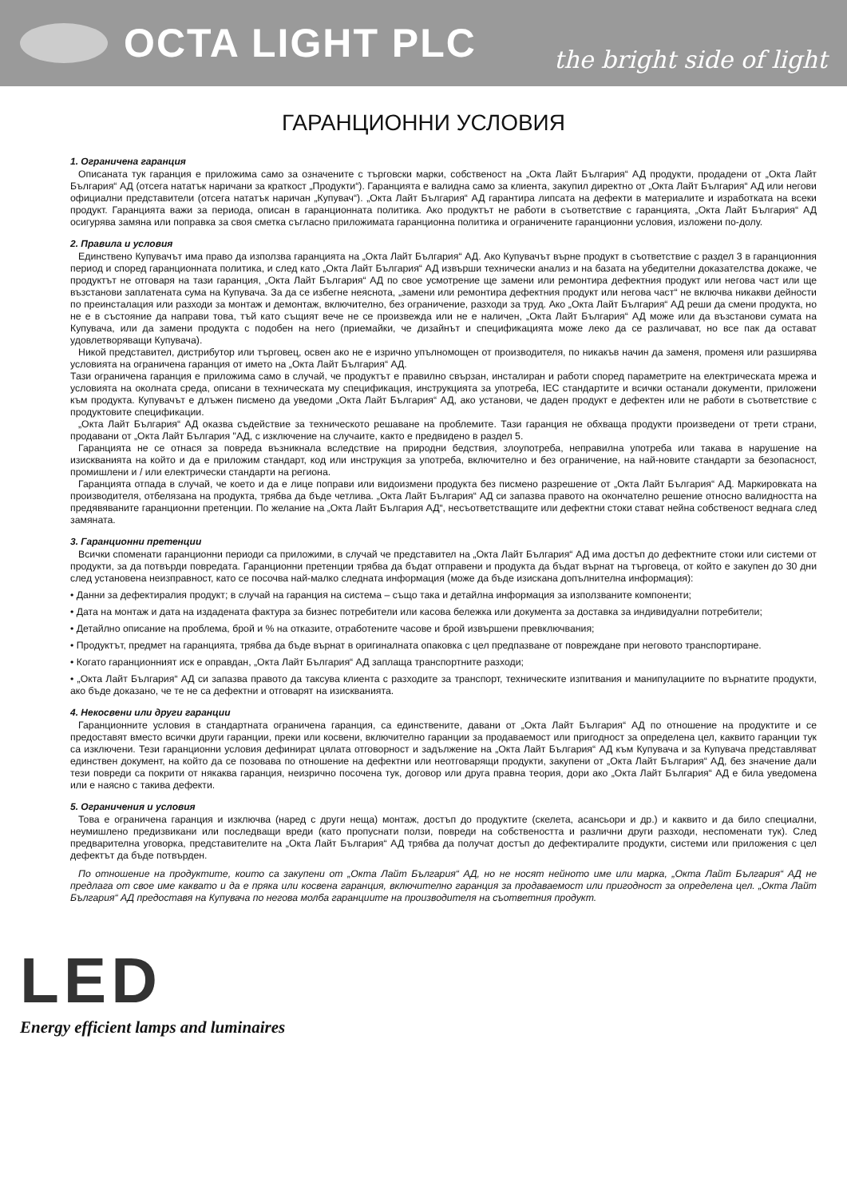OCTA LIGHT PLC
the bright side of light
ГАРАНЦИОННИ УСЛОВИЯ
1. Ограничена гаранция
Описаната тук гаранция е приложима само за означените с търговски марки, собственост на „Окта Лайт България“ АД продукти, продадени от „Окта Лайт България“ АД (отсега нататък наричани за краткост „Продукти“). Гаранцията е валидна само за клиента, закупил директно от „Окта Лайт България“ АД или негови официални представители (отсега нататък наричан „Купувач“). „Окта Лайт България“ АД гарантира липсата на дефекти в материалите и изработката на всеки продукт. Гаранцията важи за периода, описан в гаранционната политика. Ако продуктът не работи в съответствие с гаранцията, „Окта Лайт България“ АД осигурява замяна или поправка за своя сметка съгласно приложимата гаранционна политика и ограничените гаранционни условия, изложени по-долу.
2. Правила и условия
Единствено Купувачът има право да използва гаранцията на „Окта Лайт България“ АД. Ако Купувачът върне продукт в съответствие с раздел 3 в гаранционния период и според гаранционната политика, и след като „Окта Лайт България“ АД извърши технически анализ и на базата на убедителни доказателства докаже, че продуктът не отговаря на тази гаранция, „Окта Лайт България“ АД по свое усмотрение ще замени или ремонтира дефектния продукт или негова част или ще възстанови заплатената сума на Купувача. За да се избегне неяснота, „замени или ремонтира дефектния продукт или негова част“ не включва никакви дейности по преинсталация или разходи за монтаж и демонтаж, включително, без ограничение, разходи за труд. Ако „Окта Лайт България“ АД реши да смени продукта, но не е в състояние да направи това, тъй като същият вече не се произвежда или не е наличен, „Окта Лайт България“ АД може или да възстанови сумата на Купувача, или да замени продукта с подобен на него (приемайки, че дизайнът и спецификацията може леко да се различават, но все пак да остават удовлетворяващи Купувача).
Никой представител, дистрибутор или търговец, освен ако не е изрично упълномощен от производителя, по никакъв начин да заменя, променя или разширява условията на ограничена гаранция от името на „Окта Лайт България“ АД.
Тази ограничена гаранция е приложима само в случай, че продуктът е правилно свързан, инсталиран и работи според параметрите на електрическата мрежа и условията на околната среда, описани в техническата му спецификация, инструкцията за употреба, IEC стандартите и всички останали документи, приложени към продукта. Купувачът е длъжен писмено да уведоми „Окта Лайт България“ АД, ако установи, че даден продукт е дефектен или не работи в съответствие с продуктовите спецификации.
„Окта Лайт България“ АД оказва съдействие за техническото решаване на проблемите. Тази гаранция не обхваща продукти произведени от трети страни, продавани от „Окта Лайт България "АД, с изключение на случаите, както е предвидено в раздел 5.
Гаранцията не се отнася за повреда възникнала вследствие на природни бедствия, злоупотреба, неправилна употреба или такава в нарушение на изискванията на който и да е приложим стандарт, код или инструкция за употреба, включително и без ограничение, на най-новите стандарти за безопасност, промишлени и / или електрически стандарти на региона.
Гаранцията отпада в случай, че което и да е лице поправи или видоизмени продукта без писмено разрешение от „Окта Лайт България“ АД. Маркировката на производителя, отбелязана на продукта, трябва да бъде четлива. „Окта Лайт България“ АД си запазва правото на окончателно решение относно валидността на предявяваните гаранционни претенции. По желание на „Окта Лайт България АД“, несъответстващите или дефектни стоки стават нейна собственост веднага след замяната.
3. Гаранционни претенции
Всички споменати гаранционни периоди са приложими, в случай че представител на „Окта Лайт България“ АД има достъп до дефектните стоки или системи от продукти, за да потвърди повредата. Гаранционни претенции трябва да бъдат отправени и продукта да бъдат върнат на търговеца, от който е закупен до 30 дни след установена неизправност, като се посочва най-малко следната информация (може да бъде изискана допълнителна информация):
• Данни за дефектиралия продукт; в случай на гаранция на система – също така и детайлна информация за използваните компоненти;
• Дата на монтаж и дата на издадената фактура за бизнес потребители или касова бележка или документа за доставка за индивидуални потребители;
• Детайлно описание на проблема, брой и % на отказите, отработените часове и брой извършени превключвания;
• Продуктът, предмет на гаранцията, трябва да бъде върнат в оригиналната опаковка с цел предпазване от повреждане при неговото транспортиране.
• Когато гаранционният иск е оправдан, „Окта Лайт България“ АД заплаща транспортните разходи;
• „Окта Лайт България“ АД си запазва правото да таксува клиента с разходите за транспорт, техническите изпитвания и манипулациите по върнатите продукти, ако бъде доказано, че те не са дефектни и отговарят на изискванията.
4. Некосвени или други гаранции
Гаранционните условия в стандартната ограничена гаранция, са единствените, давани от „Окта Лайт България“ АД по отношение на продуктите и се предоставят вместо всички други гаранции, преки или косвени, включително гаранции за продаваемост или пригодност за определена цел, каквито гаранции тук са изключени. Тези гаранционни условия дефинират цялата отговорност и задължение на „Окта Лайт България“ АД към Купувача и за Купувача представляват единствен документ, на който да се позовава по отношение на дефектни или неотговарящи продукти, закупени от „Окта Лайт България“ АД, без значение дали тези повреди са покрити от някаква гаранция, неизрично посочена тук, договор или друга правна теория, дори ако „Окта Лайт България“ АД е била уведомена или е наясно с такива дефекти.
5. Ограничения и условия
Това е ограничена гаранция и изключва (наред с други неща) монтаж, достъп до продуктите (скелета, асансьори и др.) и каквито и да било специални, неумишлено предизвикани или последващи вреди (като пропуснати ползи, повреди на собствеността и различни други разходи, неспоменати тук). След предварителна уговорка, представителите на „Окта Лайт България“ АД трябва да получат достъп до дефектиралите продукти, системи или приложения с цел дефектът да бъде потвърден.
По отношение на продуктите, които са закупени от „Окта Лайт България“ АД, но не носят нейното име или марка, „Окта Лайт България“ АД не предлага от свое име каквато и да е пряка или косвена гаранция, включително гаранция за продаваемост или пригодност за определена цел. „Окта Лайт България“ АД предоставя на Купувача по негова молба гаранциите на производителя на съответния продукт.
LED
Energy efficient lamps and luminaires